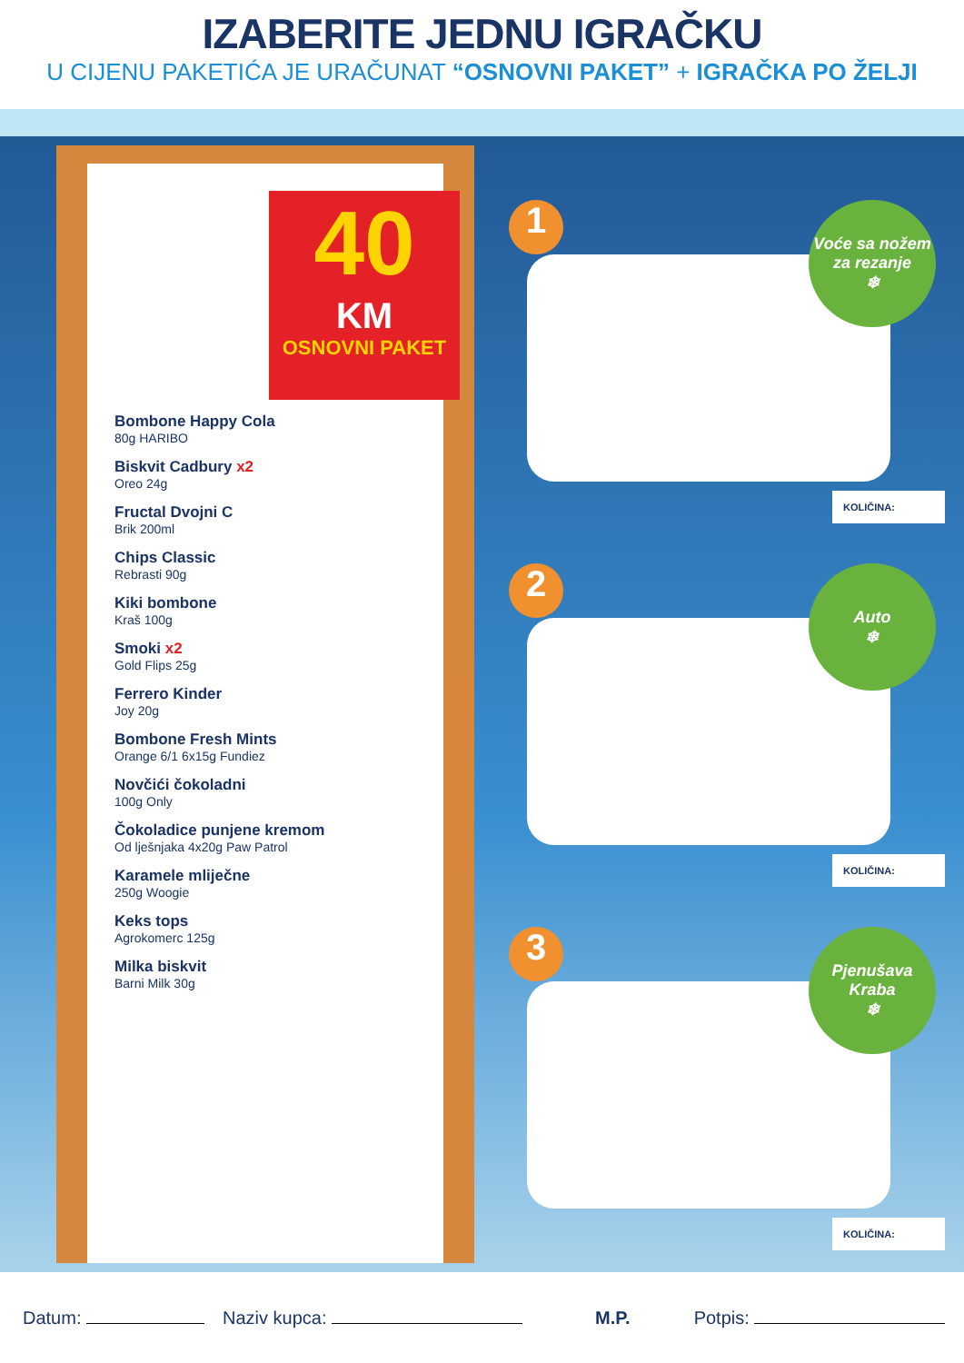IZABERITE JEDNU IGRAČKU
U CIJENU PAKETIĆA JE URAČUNAT “OSNOVNI PAKET” + IGRAČKA PO ŽELJI
40
KM
OSNOVNI PAKET
Bombone Happy Cola
80g HARIBO
Biskvit Cadbury x2
Oreo 24g
Fructal Dvojni C
Brik 200ml
Chips Classic
Rebrasti 90g
Kiki bombone
Kraš 100g
Smoki x2
Gold Flips 25g
Ferrero Kinder
Joy 20g
Bombone Fresh Mints
Orange 6/1 6x15g Fundiez
Novčići čokoladni
100g Only
Čokoladice punjene kremom
Od lješnjaka 4x20g Paw Patrol
Karamele mliječne
250g Woogie
Keks tops
Agrokomerc 125g
Milka biskvit
Barni Milk 30g
1
Voće sa nožem za rezanje
❄
KOLIČINA:
2
Auto
❄
KOLIČINA:
3
Pjenušava Kraba
❄
KOLIČINA:
Datum: Naziv kupca: M.P. Potpis: